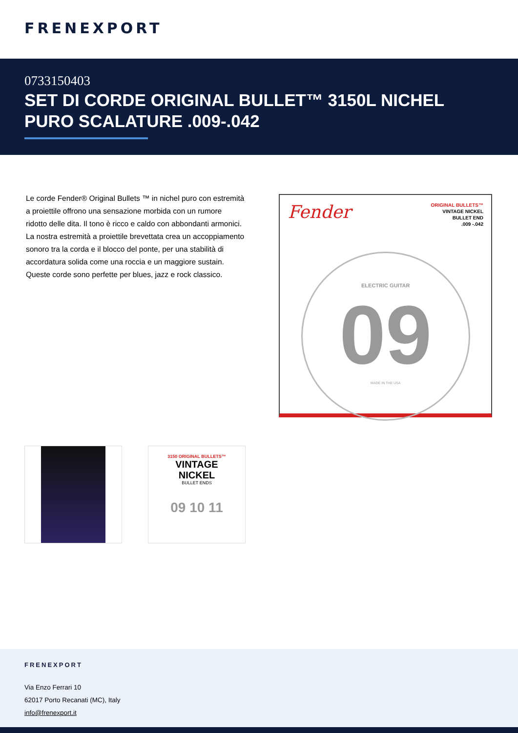FRENEXPORT
0733150403
SET DI CORDE ORIGINAL BULLET™ 3150L NICHEL PURO SCALATURE .009-.042
Le corde Fender® Original Bullets ™ in nichel puro con estremità a proiettile offrono una sensazione morbida con un rumore ridotto delle dita. Il tono è ricco e caldo con abbondanti armonici. La nostra estremità a proiettile brevettata crea un accoppiamento sonoro tra la corda e il blocco del ponte, per una stabilità di accordatura solida come una roccia e un maggiore sustain. Queste corde sono perfette per blues, jazz e rock classico.
Fender ORIGINAL BULLETS™
VINTAGE NICKEL
BULLET END
.009 -.042
ELECTRIC GUITAR
09
MADE IN THE USA
3150 ORIGINAL BULLETS™
VINTAGE
NICKEL
BULLET ENDS
09 10 11
FRENEXPORT
Via Enzo Ferrari 10
62017 Porto Recanati (MC), Italy
info@frenexport.it